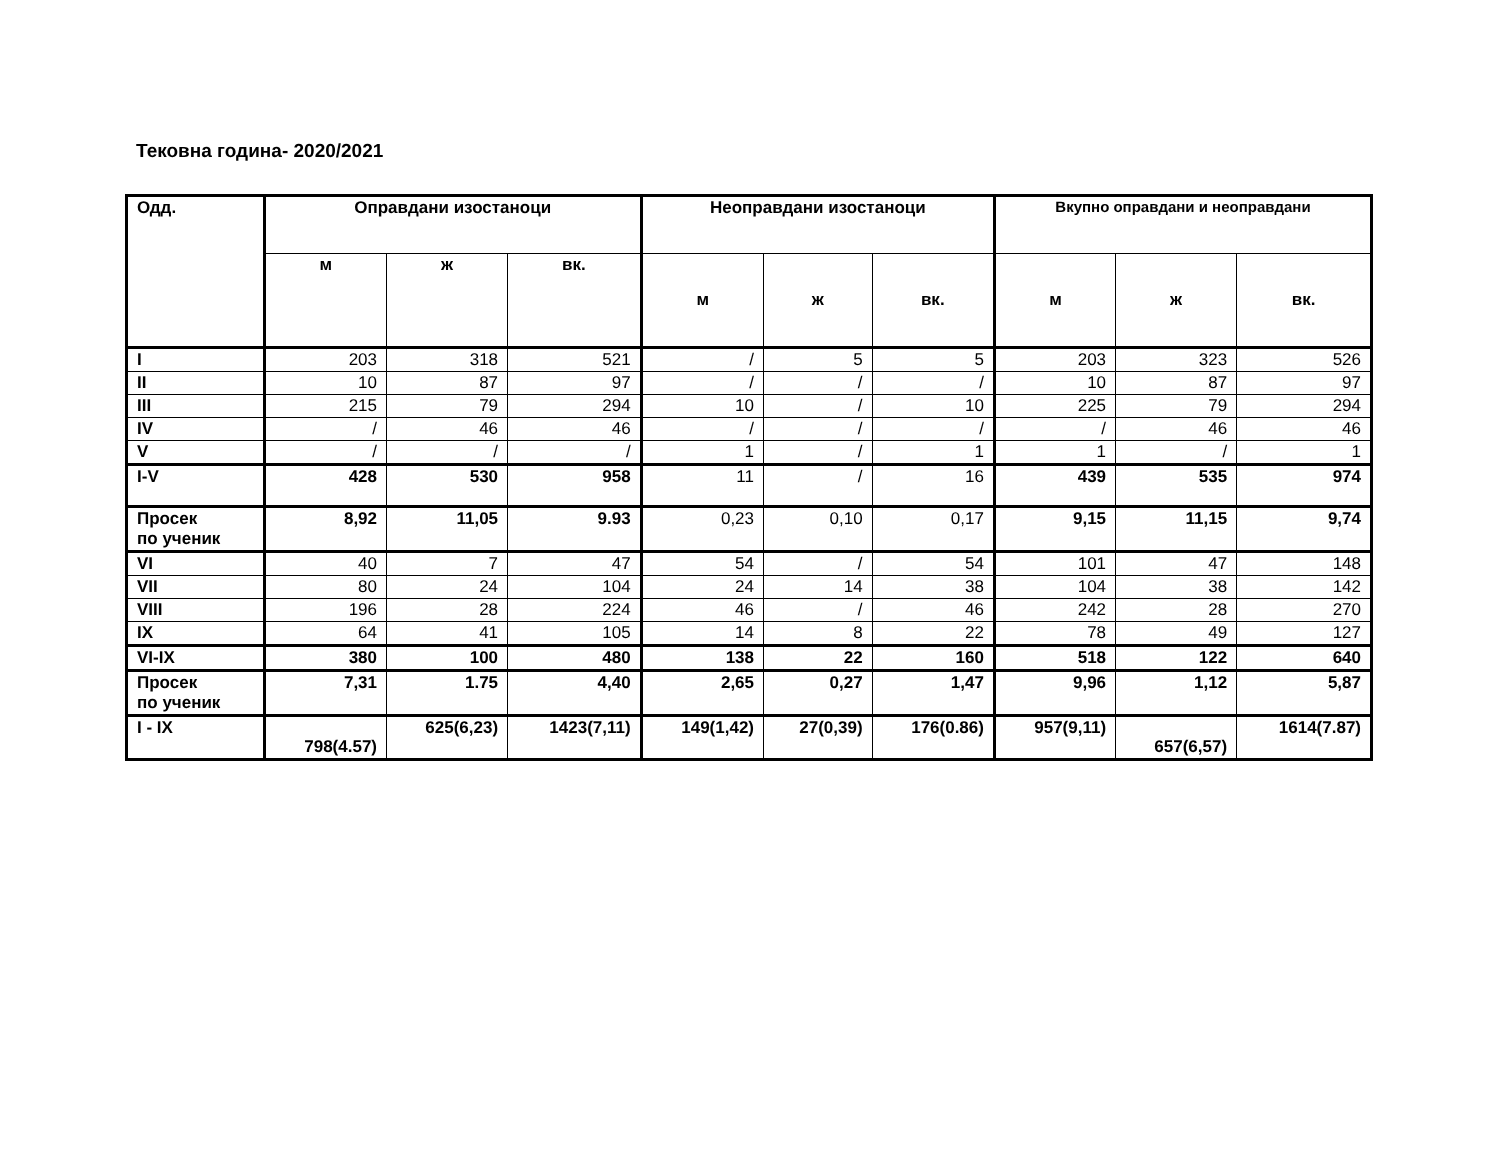Тековна година- 2020/2021
| Одд. | Оправдани изостаноци | | | Неоправдани изостаноци | | | Вкупно оправдани и неоправдани | | |
| --- | --- | --- | --- | --- | --- | --- | --- | --- | --- |
| | м | ж | вк. | м | ж | вк. | м | ж | вк. |
| I | 203 | 318 | 521 | / | 5 | 5 | 203 | 323 | 526 |
| II | 10 | 87 | 97 | / | / | / | 10 | 87 | 97 |
| III | 215 | 79 | 294 | 10 | / | 10 | 225 | 79 | 294 |
| IV | / | 46 | 46 | / | / | / | / | 46 | 46 |
| V | / | / | / | 1 | / | 1 | 1 | / | 1 |
| I-V | 428 | 530 | 958 | 11 | / | 16 | 439 | 535 | 974 |
| Просек по ученик | 8,92 | 11,05 | 9.93 | 0,23 | 0,10 | 0,17 | 9,15 | 11,15 | 9,74 |
| VI | 40 | 7 | 47 | 54 | / | 54 | 101 | 47 | 148 |
| VII | 80 | 24 | 104 | 24 | 14 | 38 | 104 | 38 | 142 |
| VIII | 196 | 28 | 224 | 46 | / | 46 | 242 | 28 | 270 |
| IX | 64 | 41 | 105 | 14 | 8 | 22 | 78 | 49 | 127 |
| VI-IX | 380 | 100 | 480 | 138 | 22 | 160 | 518 | 122 | 640 |
| Просек по ученик | 7,31 | 1.75 | 4,40 | 2,65 | 0,27 | 1,47 | 9,96 | 1,12 | 5,87 |
| I - IX | 798(4.57) | 625(6,23) | 1423(7,11) | 149(1,42) | 27(0,39) | 176(0.86) | 957(9,11) | 657(6,57) | 1614(7.87) |